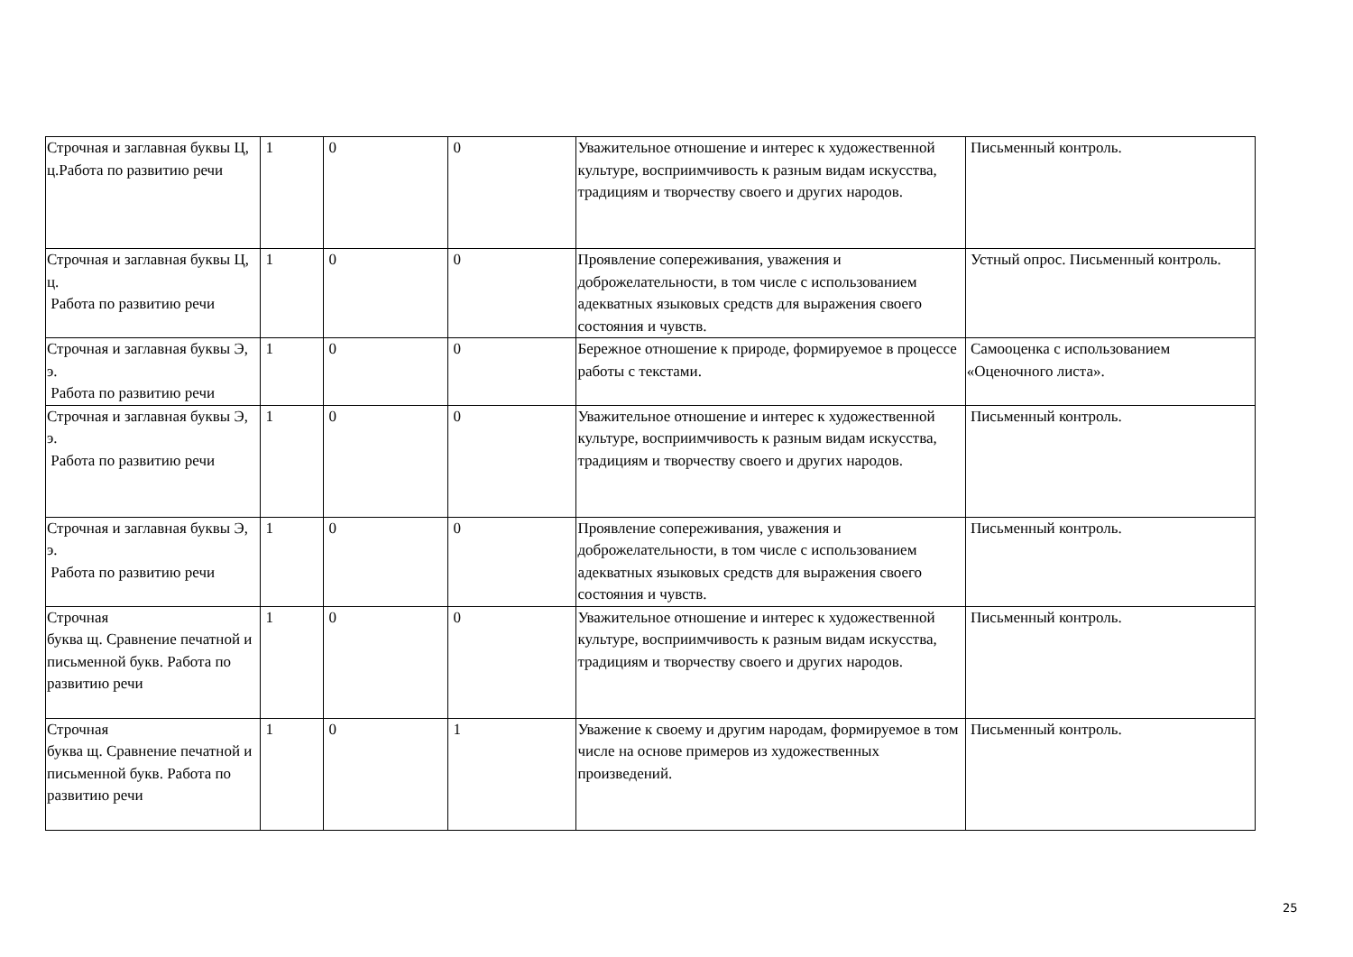| Строчная и заглавная буквы Ц, ц.Работа по развитию речи | 1 | 0 | 0 | Уважительное отношение и интерес к художественной культуре, восприимчивость к разным видам искусства, традициям и творчеству своего и других народов. | Письменный контроль. |
| Строчная и заглавная буквы Ц, ц. Работа по развитию речи | 1 | 0 | 0 | Проявление сопереживания, уважения и доброжелательности, в том числе с использованием адекватных языковых средств для выражения своего состояния и чувств. | Устный опрос. Письменный контроль. |
| Строчная и заглавная буквы Э, э. Работа по развитию речи | 1 | 0 | 0 | Бережное отношение к природе, формируемое в процессе работы с текстами. | Самооценка с использованием «Оценочного листа». |
| Строчная и заглавная буквы Э, э. Работа по развитию речи | 1 | 0 | 0 | Уважительное отношение и интерес к художественной культуре, восприимчивость к разным видам искусства, традициям и творчеству своего и других народов. | Письменный контроль. |
| Строчная и заглавная буквы Э, э. Работа по развитию речи | 1 | 0 | 0 | Проявление сопереживания, уважения и доброжелательности, в том числе с использованием адекватных языковых средств для выражения своего состояния и чувств. | Письменный контроль. |
| Строчная буква щ. Сравнение печатной и письменной букв. Работа по развитию речи | 1 | 0 | 0 | Уважительное отношение и интерес к художественной культуре, восприимчивость к разным видам искусства, традициям и творчеству своего и других народов. | Письменный контроль. |
| Строчная буква щ. Сравнение печатной и письменной букв. Работа по развитию речи | 1 | 0 | 1 | Уважение к своему и другим народам, формируемое в том числе на основе примеров из художественных произведений. | Письменный контроль. |
25